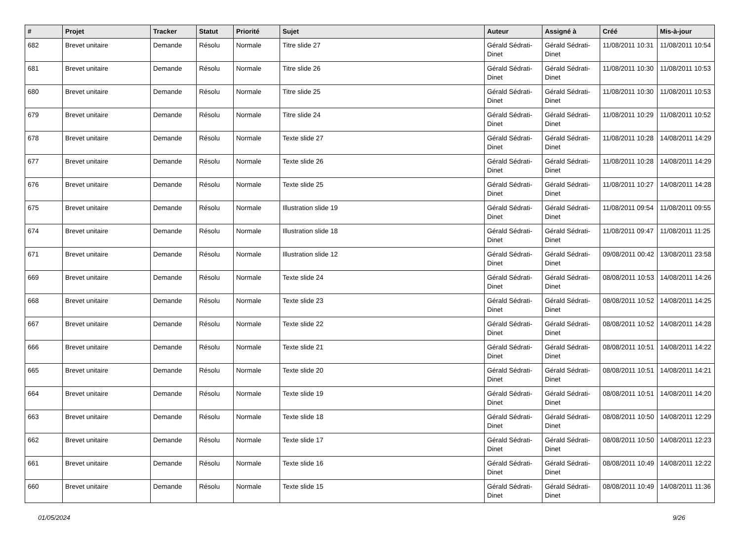| # | Projet | Tracker | Statut | Priorité | Sujet | Auteur | Assigné à | Créé | Mis-à-jour |
| --- | --- | --- | --- | --- | --- | --- | --- | --- | --- |
| 682 | Brevet unitaire | Demande | Résolu | Normale | Titre slide 27 | Gérald Sédrati-Dinet | Gérald Sédrati-Dinet | 11/08/2011 10:31 | 11/08/2011 10:54 |
| 681 | Brevet unitaire | Demande | Résolu | Normale | Titre slide 26 | Gérald Sédrati-Dinet | Gérald Sédrati-Dinet | 11/08/2011 10:30 | 11/08/2011 10:53 |
| 680 | Brevet unitaire | Demande | Résolu | Normale | Titre slide 25 | Gérald Sédrati-Dinet | Gérald Sédrati-Dinet | 11/08/2011 10:30 | 11/08/2011 10:53 |
| 679 | Brevet unitaire | Demande | Résolu | Normale | Titre slide 24 | Gérald Sédrati-Dinet | Gérald Sédrati-Dinet | 11/08/2011 10:29 | 11/08/2011 10:52 |
| 678 | Brevet unitaire | Demande | Résolu | Normale | Texte slide 27 | Gérald Sédrati-Dinet | Gérald Sédrati-Dinet | 11/08/2011 10:28 | 14/08/2011 14:29 |
| 677 | Brevet unitaire | Demande | Résolu | Normale | Texte slide 26 | Gérald Sédrati-Dinet | Gérald Sédrati-Dinet | 11/08/2011 10:28 | 14/08/2011 14:29 |
| 676 | Brevet unitaire | Demande | Résolu | Normale | Texte slide 25 | Gérald Sédrati-Dinet | Gérald Sédrati-Dinet | 11/08/2011 10:27 | 14/08/2011 14:28 |
| 675 | Brevet unitaire | Demande | Résolu | Normale | Illustration slide 19 | Gérald Sédrati-Dinet | Gérald Sédrati-Dinet | 11/08/2011 09:54 | 11/08/2011 09:55 |
| 674 | Brevet unitaire | Demande | Résolu | Normale | Illustration slide 18 | Gérald Sédrati-Dinet | Gérald Sédrati-Dinet | 11/08/2011 09:47 | 11/08/2011 11:25 |
| 671 | Brevet unitaire | Demande | Résolu | Normale | Illustration slide 12 | Gérald Sédrati-Dinet | Gérald Sédrati-Dinet | 09/08/2011 00:42 | 13/08/2011 23:58 |
| 669 | Brevet unitaire | Demande | Résolu | Normale | Texte slide 24 | Gérald Sédrati-Dinet | Gérald Sédrati-Dinet | 08/08/2011 10:53 | 14/08/2011 14:26 |
| 668 | Brevet unitaire | Demande | Résolu | Normale | Texte slide 23 | Gérald Sédrati-Dinet | Gérald Sédrati-Dinet | 08/08/2011 10:52 | 14/08/2011 14:25 |
| 667 | Brevet unitaire | Demande | Résolu | Normale | Texte slide 22 | Gérald Sédrati-Dinet | Gérald Sédrati-Dinet | 08/08/2011 10:52 | 14/08/2011 14:28 |
| 666 | Brevet unitaire | Demande | Résolu | Normale | Texte slide 21 | Gérald Sédrati-Dinet | Gérald Sédrati-Dinet | 08/08/2011 10:51 | 14/08/2011 14:22 |
| 665 | Brevet unitaire | Demande | Résolu | Normale | Texte slide 20 | Gérald Sédrati-Dinet | Gérald Sédrati-Dinet | 08/08/2011 10:51 | 14/08/2011 14:21 |
| 664 | Brevet unitaire | Demande | Résolu | Normale | Texte slide 19 | Gérald Sédrati-Dinet | Gérald Sédrati-Dinet | 08/08/2011 10:51 | 14/08/2011 14:20 |
| 663 | Brevet unitaire | Demande | Résolu | Normale | Texte slide 18 | Gérald Sédrati-Dinet | Gérald Sédrati-Dinet | 08/08/2011 10:50 | 14/08/2011 12:29 |
| 662 | Brevet unitaire | Demande | Résolu | Normale | Texte slide 17 | Gérald Sédrati-Dinet | Gérald Sédrati-Dinet | 08/08/2011 10:50 | 14/08/2011 12:23 |
| 661 | Brevet unitaire | Demande | Résolu | Normale | Texte slide 16 | Gérald Sédrati-Dinet | Gérald Sédrati-Dinet | 08/08/2011 10:49 | 14/08/2011 12:22 |
| 660 | Brevet unitaire | Demande | Résolu | Normale | Texte slide 15 | Gérald Sédrati-Dinet | Gérald Sédrati-Dinet | 08/08/2011 10:49 | 14/08/2011 11:36 |
01/05/2024 9/26